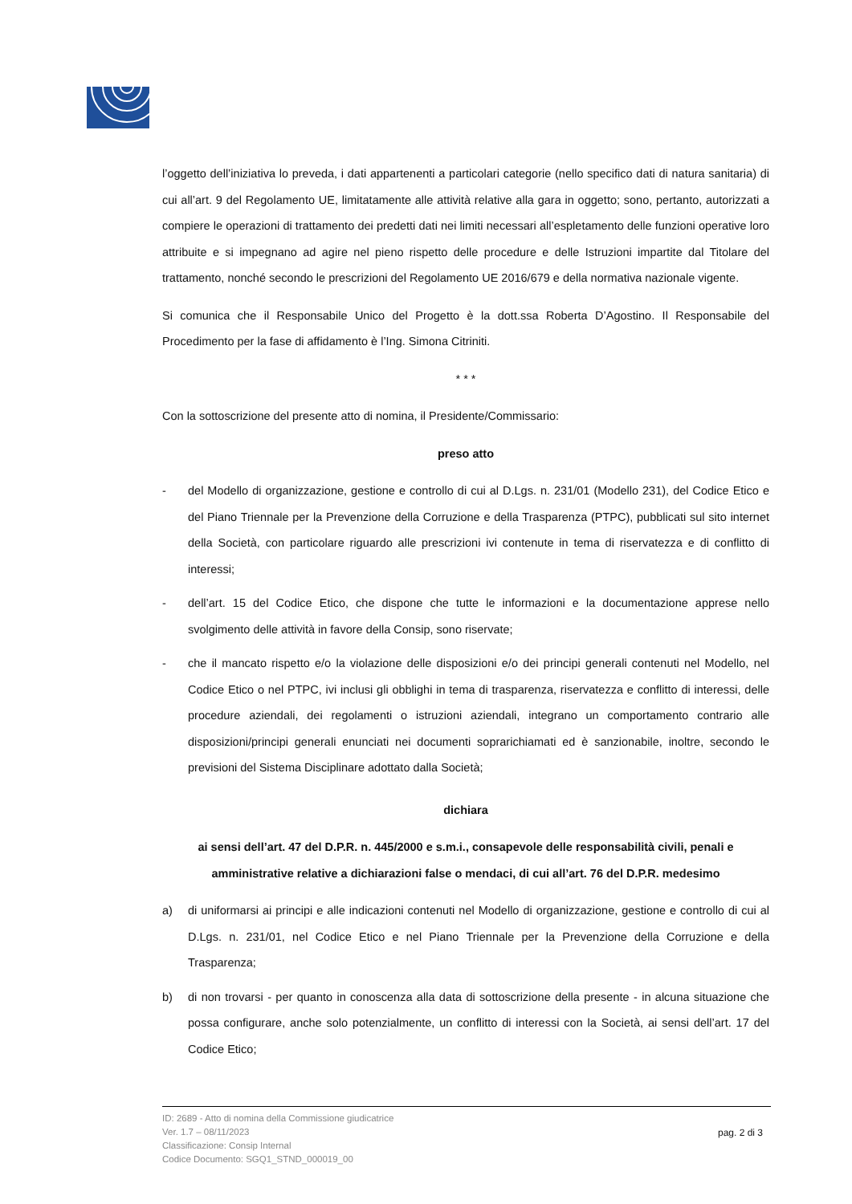l’oggetto dell’iniziativa lo preveda, i dati appartenenti a particolari categorie (nello specifico dati di natura sanitaria) di cui all’art. 9 del Regolamento UE, limitatamente alle attività relative alla gara in oggetto; sono, pertanto, autorizzati a compiere le operazioni di trattamento dei predetti dati nei limiti necessari all’espletamento delle funzioni operative loro attribuite e si impegnano ad agire nel pieno rispetto delle procedure e delle Istruzioni impartite dal Titolare del trattamento, nonché secondo le prescrizioni del Regolamento UE 2016/679 e della normativa nazionale vigente.
Si comunica che il Responsabile Unico del Progetto è la dott.ssa Roberta D’Agostino. Il Responsabile del Procedimento per la fase di affidamento è l’Ing. Simona Citriniti.
* * *
Con la sottoscrizione del presente atto di nomina, il Presidente/Commissario:
preso atto
- del Modello di organizzazione, gestione e controllo di cui al D.Lgs. n. 231/01 (Modello 231), del Codice Etico e del Piano Triennale per la Prevenzione della Corruzione e della Trasparenza (PTPC), pubblicati sul sito internet della Società, con particolare riguardo alle prescrizioni ivi contenute in tema di riservatezza e di conflitto di interessi;
- dell’art. 15 del Codice Etico, che dispone che tutte le informazioni e la documentazione apprese nello svolgimento delle attività in favore della Consip, sono riservate;
- che il mancato rispetto e/o la violazione delle disposizioni e/o dei principi generali contenuti nel Modello, nel Codice Etico o nel PTPC, ivi inclusi gli obblighi in tema di trasparenza, riservatezza e conflitto di interessi, delle procedure aziendali, dei regolamenti o istruzioni aziendali, integrano un comportamento contrario alle disposizioni/principi generali enunciati nei documenti soprarichiamati ed è sanzionabile, inoltre, secondo le previsioni del Sistema Disciplinare adottato dalla Società;
dichiara
ai sensi dell’art. 47 del D.P.R. n. 445/2000 e s.m.i., consapevole delle responsabilità civili, penali e amministrative relative a dichiarazioni false o mendaci, di cui all’art. 76 del D.P.R. medesimo
a) di uniformarsi ai principi e alle indicazioni contenuti nel Modello di organizzazione, gestione e controllo di cui al D.Lgs. n. 231/01, nel Codice Etico e nel Piano Triennale per la Prevenzione della Corruzione e della Trasparenza;
b) di non trovarsi - per quanto in conoscenza alla data di sottoscrizione della presente - in alcuna situazione che possa configurare, anche solo potenzialmente, un conflitto di interessi con la Società, ai sensi dell’art. 17 del Codice Etico;
ID: 2689 - Atto di nomina della Commissione giudicatrice
Ver. 1.7 – 08/11/2023
Classificazione: Consip Internal
Codice Documento: SGQ1_STND_000019_00
pag. 2 di 3